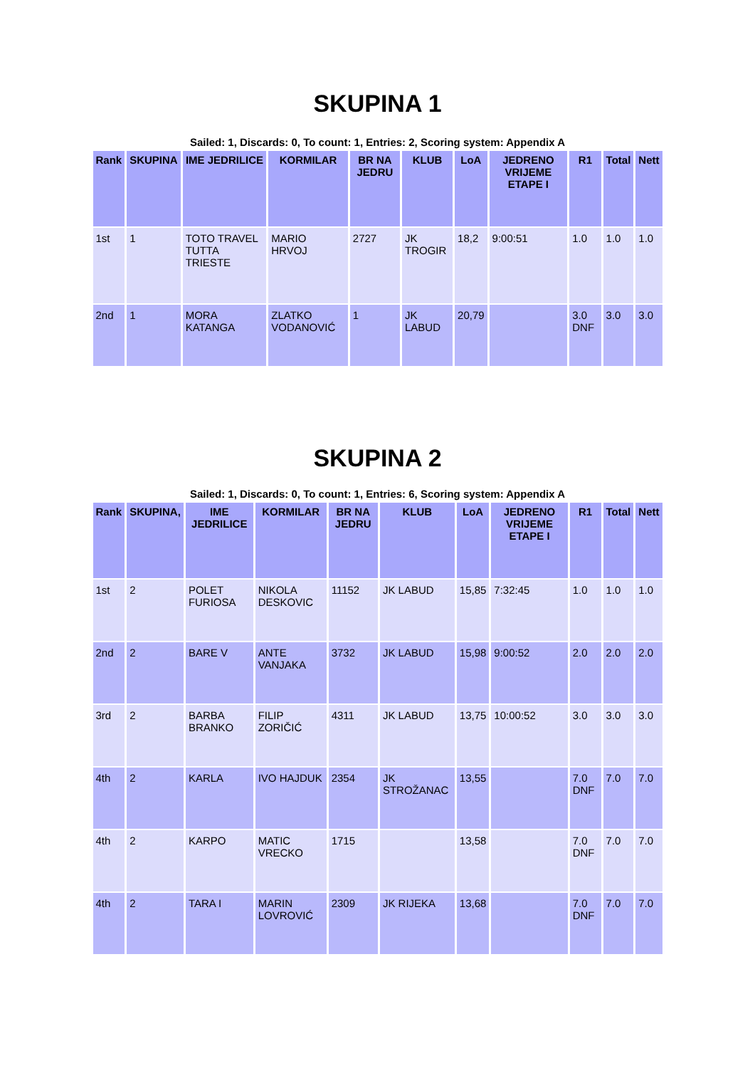SKUPINA 1
Sailed: 1, Discards: 0, To count: 1, Entries: 2, Scoring system: Appendix A
| Rank | SKUPINA | IME JEDRILICE | KORMILAR | BR NA JEDRU | KLUB | LoA | JEDRENO VRIJEME ETAPE I | R1 | Total | Nett |
| --- | --- | --- | --- | --- | --- | --- | --- | --- | --- | --- |
| 1st | 1 | TOTO TRAVEL TUTTA TRIESTE | MARIO HRVOJ | 2727 | JK TROGIR | 18,2 | 9:00:51 | 1.0 | 1.0 | 1.0 |
| 2nd | 1 | MORA KATANGA | ZLATKO VODANOVIĆ | 1 | JK LABUD | 20,79 | | 3.0 DNF | 3.0 | 3.0 |
SKUPINA 2
Sailed: 1, Discards: 0, To count: 1, Entries: 6, Scoring system: Appendix A
| Rank | SKUPINA, | IME JEDRILICE | KORMILAR | BR NA JEDRU | KLUB | LoA | JEDRENO VRIJEME ETAPE I | R1 | Total | Nett |
| --- | --- | --- | --- | --- | --- | --- | --- | --- | --- | --- |
| 1st | 2 | POLET FURIOSA | NIKOLA DESKOVIC | 11152 | JK LABUD | 15,85 | 7:32:45 | 1.0 | 1.0 | 1.0 |
| 2nd | 2 | BARE V | ANTE VANJAKA | 3732 | JK LABUD | 15,98 | 9:00:52 | 2.0 | 2.0 | 2.0 |
| 3rd | 2 | BARBA BRANKO | FILIP ZORIČIĆ | 4311 | JK LABUD | 13,75 | 10:00:52 | 3.0 | 3.0 | 3.0 |
| 4th | 2 | KARLA | IVO HAJDUK | 2354 | JK STROŽANAC | 13,55 | | 7.0 DNF | 7.0 | 7.0 |
| 4th | 2 | KARPO | MATIC VRECKO | 1715 | | 13,58 | | 7.0 DNF | 7.0 | 7.0 |
| 4th | 2 | TARA I | MARIN LOVROVIĆ | 2309 | JK RIJEKA | 13,68 | | 7.0 DNF | 7.0 | 7.0 |